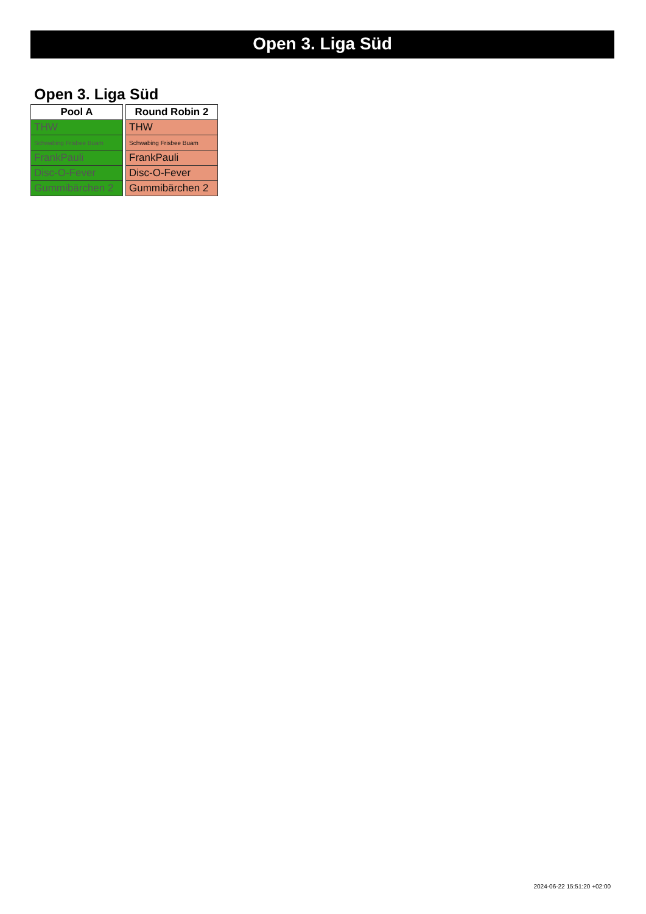Open 3. Liga Süd
Open 3. Liga Süd
| Pool A |
| --- |
| THW |
| Schwabing Frisbee Buam |
| FrankPauli |
| Disc-O-Fever |
| Gummibärchen 2 |
| Round Robin 2 |
| --- |
| THW |
| Schwabing Frisbee Buam |
| FrankPauli |
| Disc-O-Fever |
| Gummibärchen 2 |
2024-06-22 15:51:20 +02:00